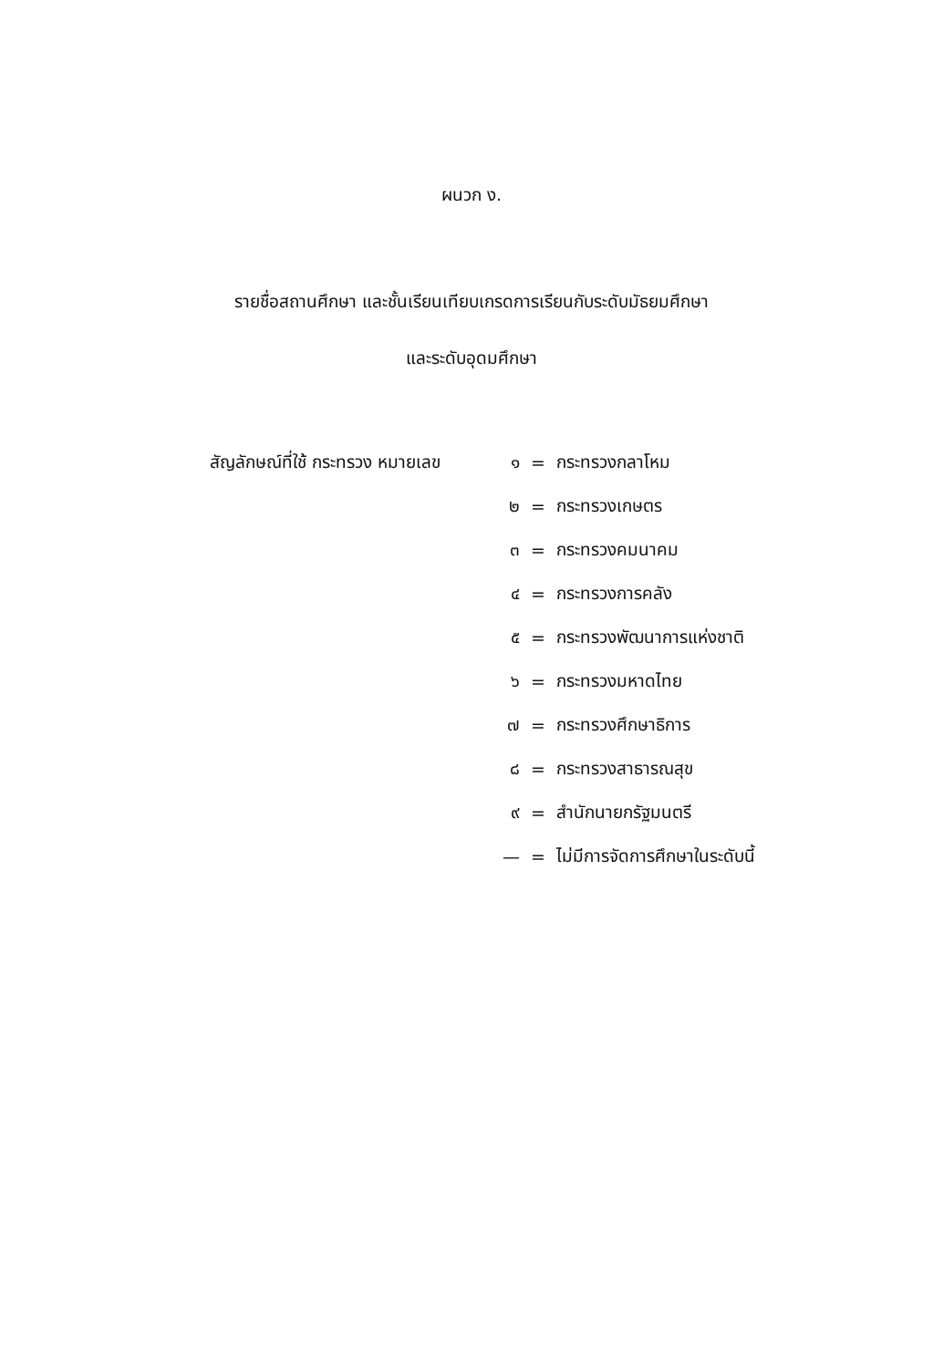ผนวก ง.
รายชื่อสถานศึกษา และชั้นเรียนเทียบเกรดการเรียนกับระดับมัธยมศึกษา
และระดับอุดมศึกษา
สัญลักษณ์ที่ใช้ กระทรวง หมายเลข ๑ = กระทรวงกลาโหม
๒ = กระทรวงเกษตร
๓ = กระทรวงคมนาคม
๔ = กระทรวงการคลัง
๕ = กระทรวงพัฒนาการแห่งชาติ
๖ = กระทรวงมหาดไทย
๗ = กระทรวงศึกษาธิการ
๘ = กระทรวงสาธารณสุข
๙ = สำนักนายกรัฐมนตรี
— = ไม่มีการจัดการศึกษาในระดับนี้